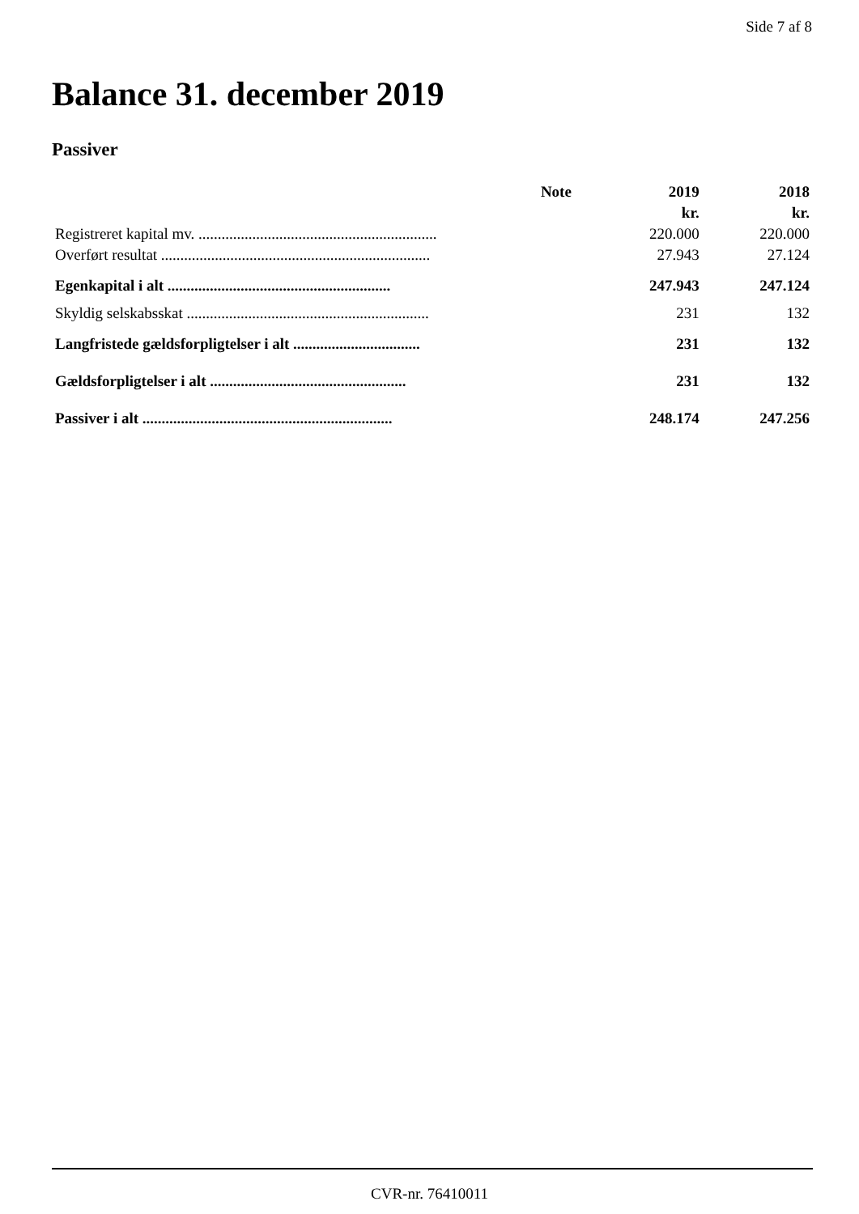Side 7 af 8
Balance 31. december 2019
Passiver
| | Note | 2019 | 2018 |
| --- | --- | --- | --- |
| | | kr. | kr. |
| Registreret kapital mv. .............................................................. | | 220.000 | 220.000 |
| Overført resultat ...................................................................... | | 27.943 | 27.124 |
| Egenkapital i alt .......................................................... | | 247.943 | 247.124 |
| Skyldig selskabsskat ............................................................... | | 231 | 132 |
| Langfristede gældsforpligtelser i alt ................................. | | 231 | 132 |
| Gældsforpligtelser i alt ................................................... | | 231 | 132 |
| Passiver i alt ................................................................. | | 248.174 | 247.256 |
CVR-nr. 76410011